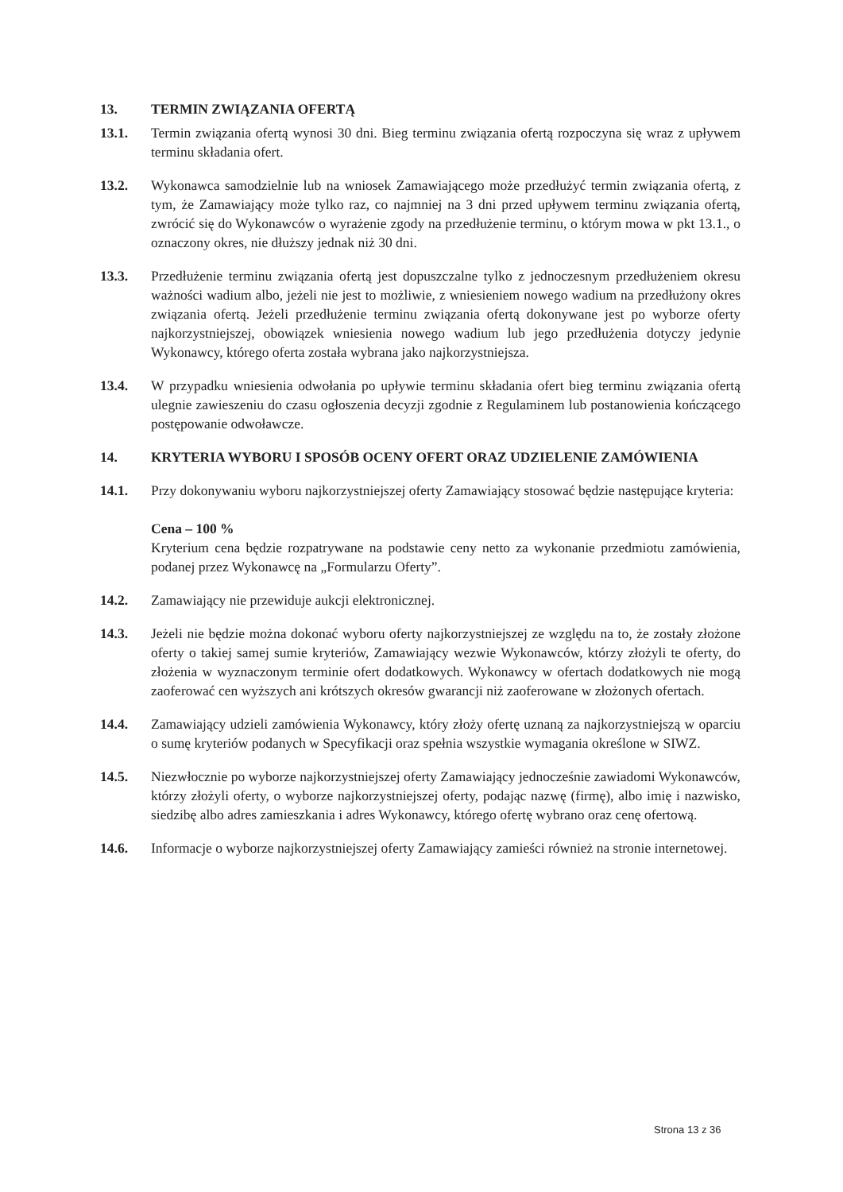13. TERMIN ZWIĄZANIA OFERTĄ
13.1. Termin związania ofertą wynosi 30 dni. Bieg terminu związania ofertą rozpoczyna się wraz z upływem terminu składania ofert.
13.2. Wykonawca samodzielnie lub na wniosek Zamawiającego może przedłużyć termin związania ofertą, z tym, że Zamawiający może tylko raz, co najmniej na 3 dni przed upływem terminu związania ofertą, zwrócić się do Wykonawców o wyrażenie zgody na przedłużenie terminu, o którym mowa w pkt 13.1., o oznaczony okres, nie dłuższy jednak niż 30 dni.
13.3. Przedłużenie terminu związania ofertą jest dopuszczalne tylko z jednoczesnym przedłużeniem okresu ważności wadium albo, jeżeli nie jest to możliwie, z wniesieniem nowego wadium na przedłużony okres związania ofertą. Jeżeli przedłużenie terminu związania ofertą dokonywane jest po wyborze oferty najkorzystniejszej, obowiązek wniesienia nowego wadium lub jego przedłużenia dotyczy jedynie Wykonawcy, którego oferta została wybrana jako najkorzystniejsza.
13.4. W przypadku wniesienia odwołania po upływie terminu składania ofert bieg terminu związania ofertą ulegnie zawieszeniu do czasu ogłoszenia decyzji zgodnie z Regulaminem lub postanowienia kończącego postępowanie odwoławcze.
14. KRYTERIA WYBORU I SPOSÓB OCENY OFERT ORAZ UDZIELENIE ZAMÓWIENIA
14.1. Przy dokonywaniu wyboru najkorzystniejszej oferty Zamawiający stosować będzie następujące kryteria:
Cena – 100 %
Kryterium cena będzie rozpatrywane na podstawie ceny netto za wykonanie przedmiotu zamówienia, podanej przez Wykonawcę na „Formularzu Oferty”.
14.2. Zamawiający nie przewiduje aukcji elektronicznej.
14.3. Jeżeli nie będzie można dokonać wyboru oferty najkorzystniejszej ze względu na to, że zostały złożone oferty o takiej samej sumie kryteriów, Zamawiający wezwie Wykonawców, którzy złożyli te oferty, do złożenia w wyznaczonym terminie ofert dodatkowych. Wykonawcy w ofertach dodatkowych nie mogą zaoferować cen wyższych ani krótszych okresów gwarancji niż zaoferowane w złożonych ofertach.
14.4. Zamawiający udzieli zamówienia Wykonawcy, który złoży ofertę uznaną za najkorzystniejszą w oparciu o sumę kryteriów podanych w Specyfikacji oraz spełnia wszystkie wymagania określone w SIWZ.
14.5. Niezwłocznie po wyborze najkorzystniejszej oferty Zamawiający jednocześnie zawiadomi Wykonawców, którzy złożyli oferty, o wyborze najkorzystniejszej oferty, podając nazwę (firmę), albo imię i nazwisko, siedzibę albo adres zamieszkania i adres Wykonawcy, którego ofertę wybrano oraz cenę ofertową.
14.6. Informacje o wyborze najkorzystniejszej oferty Zamawiający zamieści również na stronie internetowej.
Strona 13 z 36